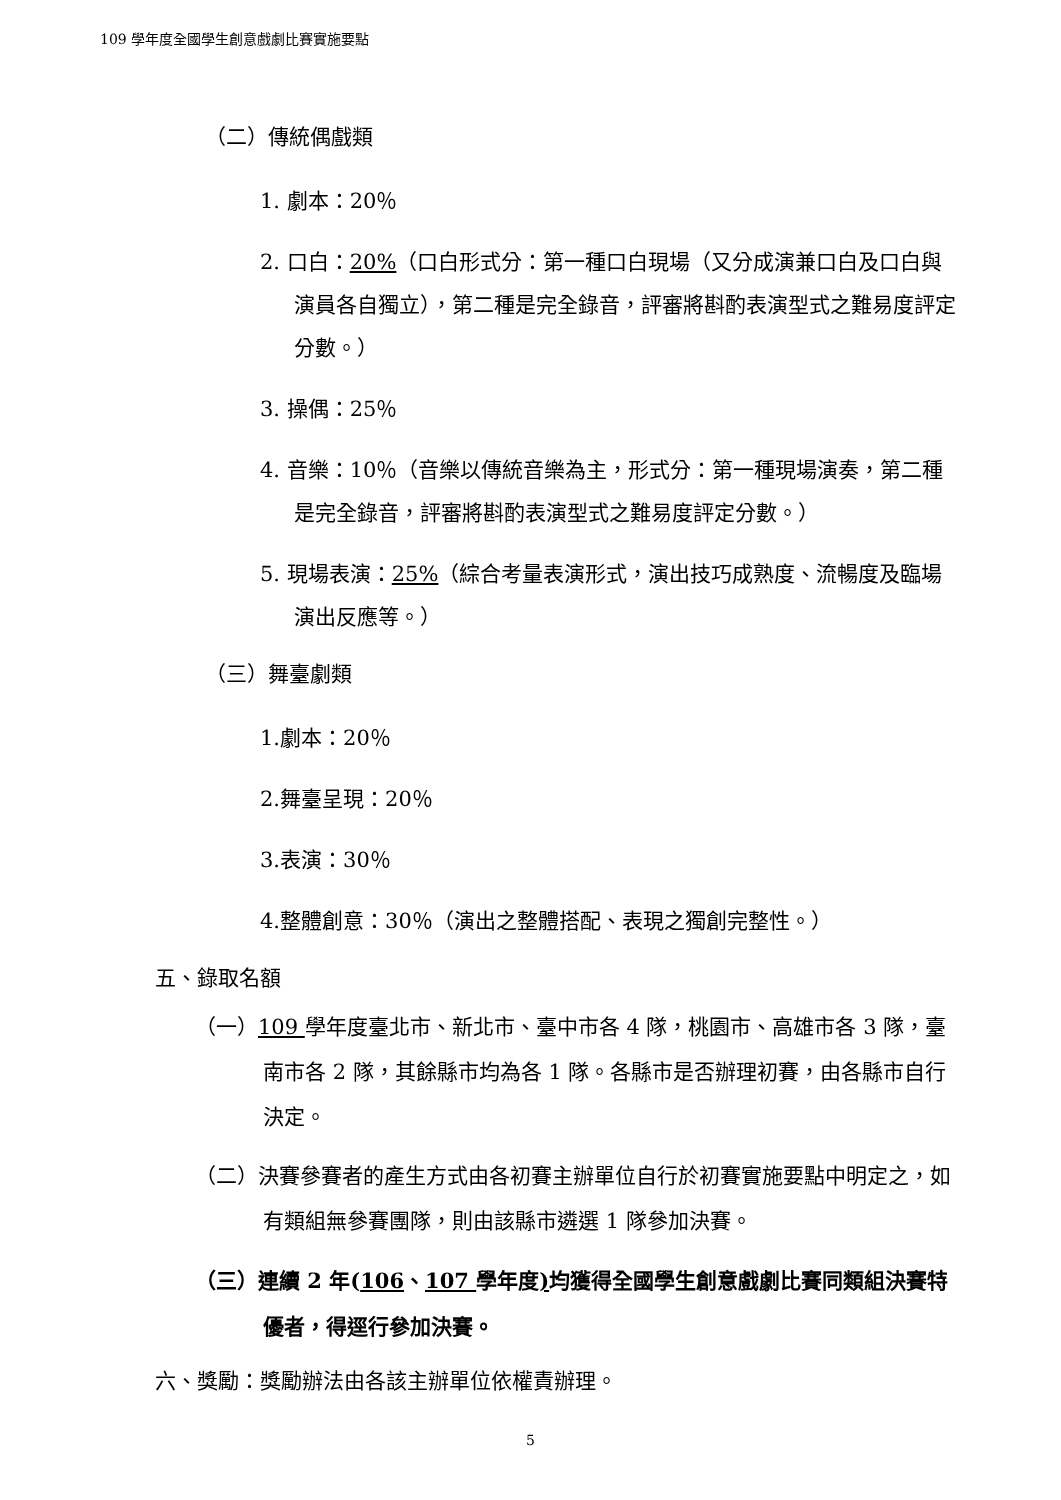109 學年度全國學生創意戲劇比賽實施要點
（二）傳統偶戲類
1. 劇本：20％
2. 口白：20%（口白形式分：第一種口白現場（又分成演兼口白及口白與演員各自獨立），第二種是完全錄音，評審將斟酌表演型式之難易度評定分數。）
3. 操偶：25％
4. 音樂：10％（音樂以傳統音樂為主，形式分：第一種現場演奏，第二種是完全錄音，評審將斟酌表演型式之難易度評定分數。）
5. 現場表演：25%（綜合考量表演形式，演出技巧成熟度、流暢度及臨場演出反應等。）
（三）舞臺劇類
1.劇本：20％
2.舞臺呈現：20％
3.表演：30％
4.整體創意：30％（演出之整體搭配、表現之獨創完整性。）
五、錄取名額
（一）109 學年度臺北市、新北市、臺中市各 4 隊，桃園市、高雄市各 3 隊，臺南市各 2 隊，其餘縣市均為各 1 隊。各縣市是否辦理初賽，由各縣市自行決定。
（二）決賽參賽者的產生方式由各初賽主辦單位自行於初賽實施要點中明定之，如有類組無參賽團隊，則由該縣市遴選 1 隊參加決賽。
（三）連續 2 年(106、107 學年度) 均獲得全國學生創意戲劇比賽同類組決賽特優者，得逕行參加決賽。
六、獎勵：獎勵辦法由各該主辦單位依權責辦理。
5